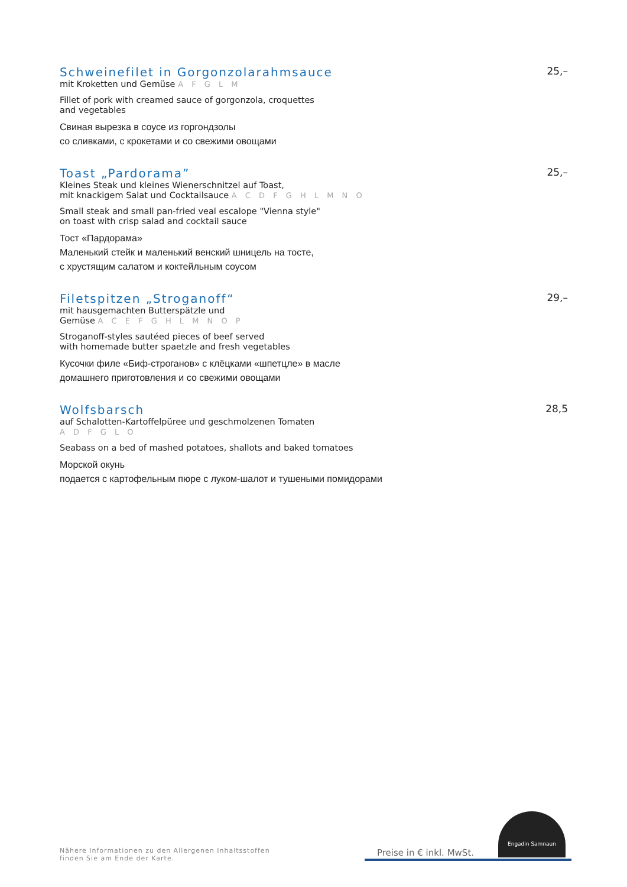Schweinefilet in Gorgonzolarahmsauce 25,–
mit Kroketten und Gemüse A F G L M
Fillet of pork with creamed sauce of gorgonzola, croquettes
and vegetables
Свиная вырезка в соусе из горгондзолы
со сливками, с крокетами и со свежими овощами
Toast „Pardorama” 25,–
Kleines Steak und kleines Wienerschnitzel auf Toast,
mit knackigem Salat und Cocktailsauce A C D F G H L M N O
Small steak and small pan-fried veal escalope "Vienna style"
on toast with crisp salad and cocktail sauce
Тост «Пардорама»
Маленький стейк и маленький венский шницель на тосте,
с хрустящим салатом и коктейльным соусом
Filetspitzen „Stroganoff“29,–
mit hausgemachten Butterspätzle und
Gemüse A C E F G H L M N O P
Stroganoff-styles sautéed pieces of beef served
with homemade butter spaetzle and fresh vegetables
Кусочки филе «Биф-строганов» с клёцками «шпетцле» в масле
домашнего приготовления и со свежими овощами
Wolfsbarsch 28,5
auf Schalotten-Kartoffelpüree und geschmolzenen Tomaten
A D F G L O
Seabass on a bed of mashed potatoes, shallots and baked tomatoes
Морской окунь
подается с картофельным пюре с луком-шалот и тушеными помидорами
Nähere Informationen zu den Allergenen Inhaltsstoffen
finden Sie am Ende der Karte.
Preise in € inkl. MwSt.
Engadin Samnaun